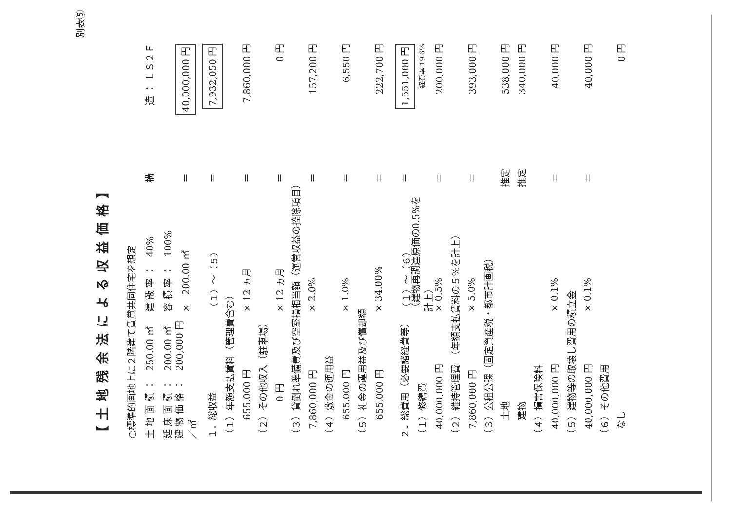別表⑤
【土地残余法による収益価格】
○標準的画地上に２階建て賃貸共同住宅を想定
土 地 面 積 ：　250.00 ㎡ 建 蔽 率 ：　40% 構 造 ： ＬＳ２Ｆ
延 床 面 積 ：　200.00 ㎡ 容 積 率 ：　100%
建 物 価 格 ：　200,000 円／㎡ ×　200.00 ㎡ ＝ 40,000,000 円
１．総収益 （１）～（５） ＝ 7,932,050 円
（１）年額支払賃料（管理費含む）
　　655,000 円 × 12 ヵ月 ＝ 7,860,000 円
（２）その他収入（駐車場）
　　　　0 円 × 12 ヵ月 ＝ 0 円
（３）貸倒れ準備費及び空室損相当額（運営収益の控除項目）
　7,860,000 円 × 2.0% ＝ 157,200 円
（４）敷金の運用益
　　655,000 円 × 1.0% ＝ 6,550 円
（５）礼金の運用益及び償却額
　　655,000 円 × 34.00% ＝ 222,700 円
２．総費用（必要諸経費等） （１）～（６） ＝ 1,551,000 円
（１）修繕費 （建物再調達原価の0.5%を計上） 経費率 19.6%
　40,000,000 円 × 0.5% ＝ 200,000 円
（２）維持管理費　（年額支払賃料の５％を計上）
　7,860,000 円 × 5.0% ＝ 393,000 円
（３）公租公課（固定資産税・都市計画税）
　　土地 推定 538,000 円
　　建物 推定 340,000 円
（４）損害保険料
　40,000,000 円 × 0.1% ＝ 40,000 円
（５）建物等の取壊し費用の積立金
　40,000,000 円 × 0.1% ＝ 40,000 円
（６）その他費用
　なし 0 円